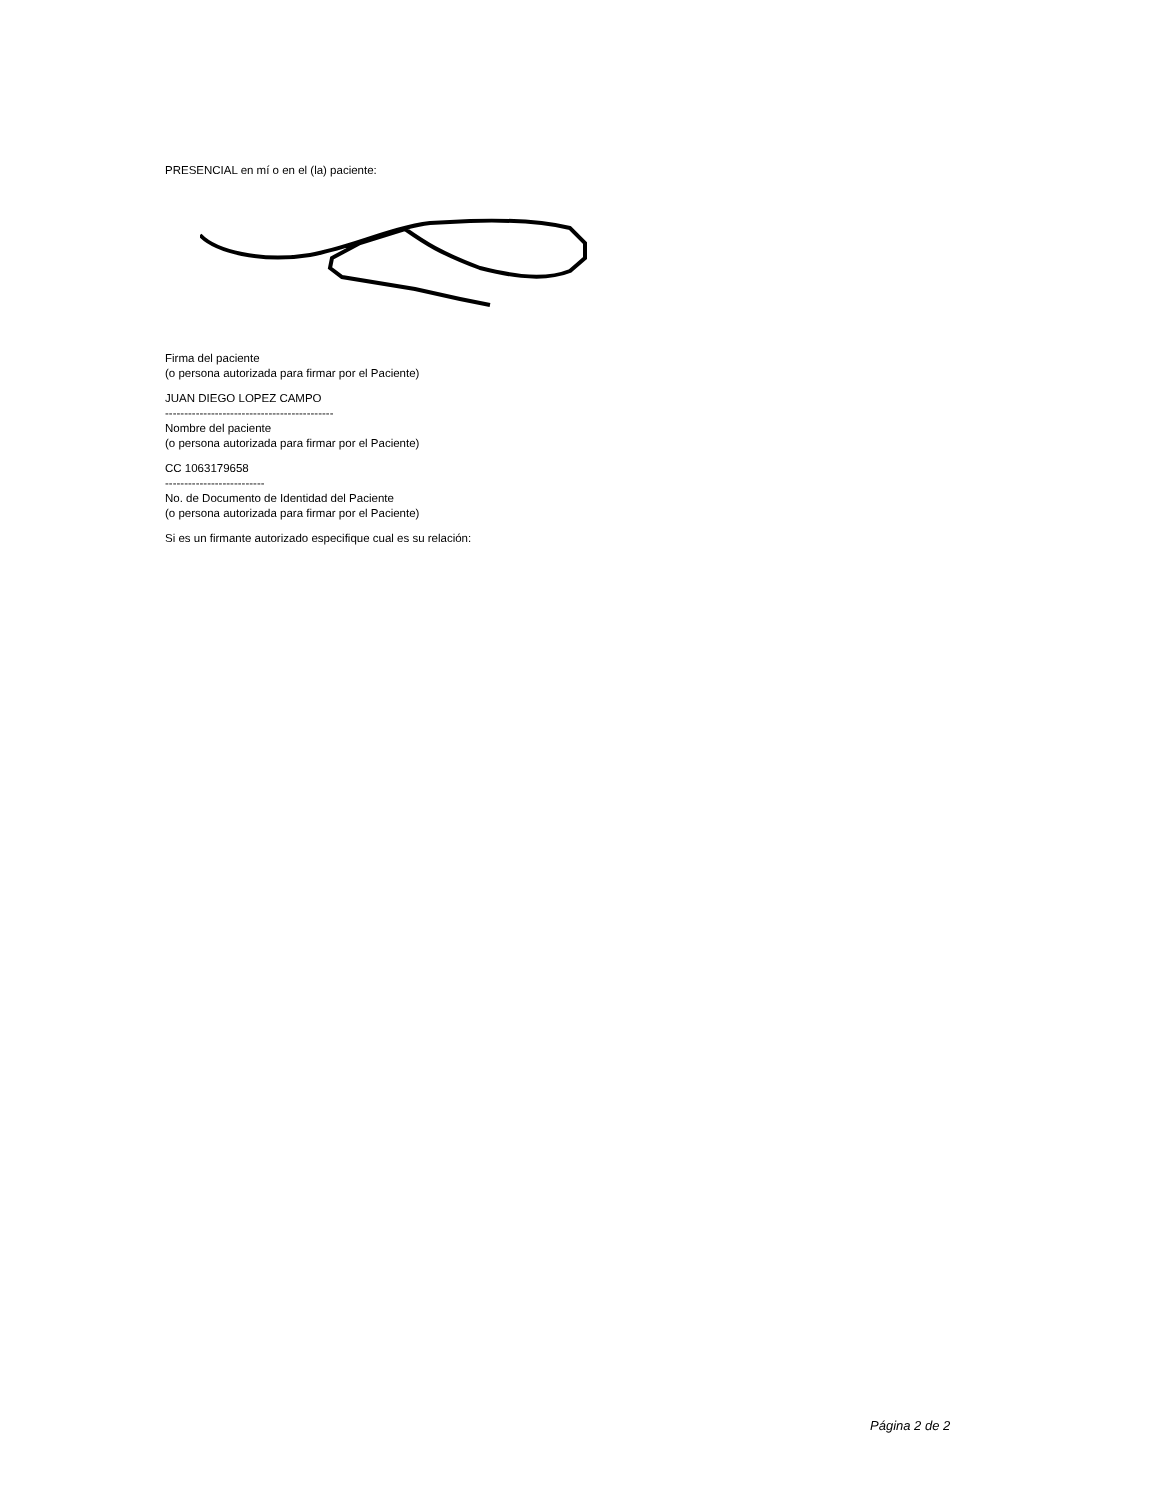PRESENCIAL en mí o en el (la) paciente:
Firma del paciente
(o persona autorizada para firmar por el Paciente)
JUAN DIEGO LOPEZ CAMPO
--------------------------------------------
Nombre del paciente
(o persona autorizada para firmar por el Paciente)
CC 1063179658
--------------------------
No. de Documento de Identidad del Paciente
(o persona autorizada para firmar por el Paciente)
Si es un firmante autorizado especifique cual es su relación:
Página 2 de 2